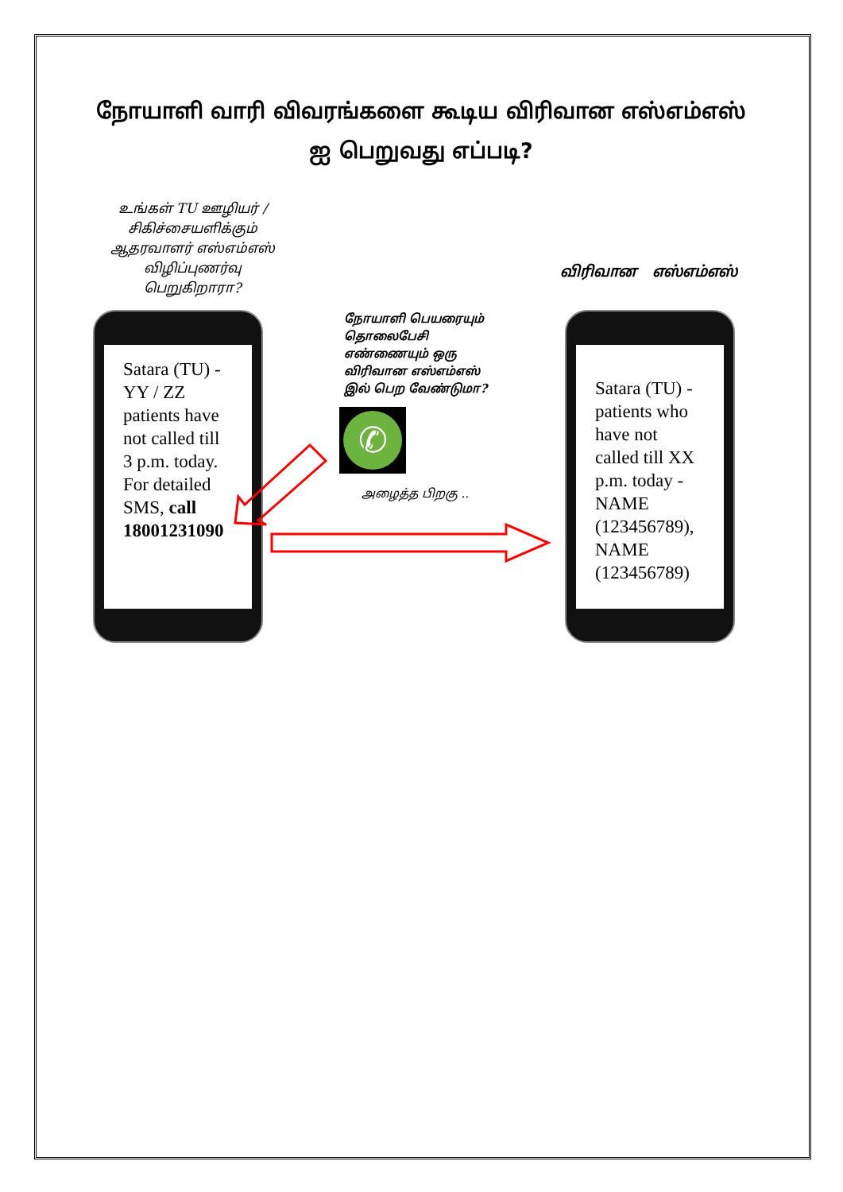நோயாளி வாரி விவரங்களை கூடிய விரிவான எஸ்எம்எஸ் ஐ பெறுவது எப்படி?
உங்கள் TU ஊழியர் / சிகிச்சையளிக்கும் ஆதரவாளர் எஸ்எம்எஸ் விழிப்புணர்வு பெறுகிறாரா?
விரிவான எஸ்எம்எஸ்
Satara (TU) - YY / ZZ patients have not called till 3 p.m. today. For detailed SMS, call 18001231090
நோயாளி பெயரையும் தொலைபேசி எண்ணையும் ஒரு விரிவான எஸ்எம்எஸ் இல் பெற வேண்டுமா?
✆
அழைத்த பிறகு ..
Satara (TU) - patients who have not called till XX p.m. today - NAME (123456789), NAME (123456789)